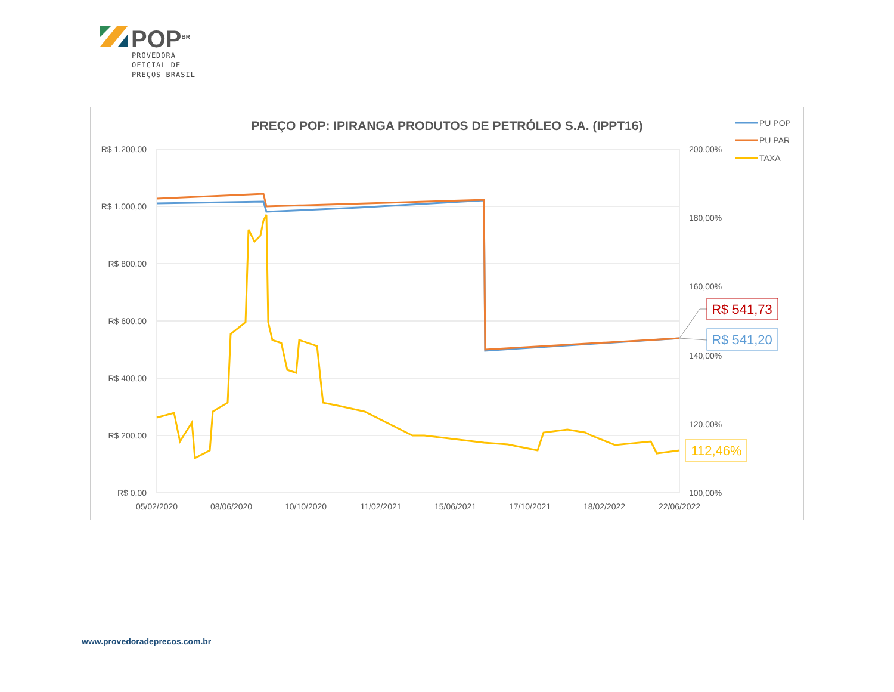POP<sup>BR</sup>
PROVEDORA
OFICIAL DE
PREÇOS BRASIL
PREÇO POP: IPIRANGA PRODUTOS DE PETRÓLEO S.A. (IPPT16)
R$ 1.200,00
R$ 1.000,00
R$ 800,00
R$ 600,00
R$ 400,00
R$ 200,00
R$ 0,00
200,00%
180,00%
160,00%
140,00%
120,00%
100,00%
05/02/2020
08/06/2020
10/10/2020
11/02/2021
15/06/2021
17/10/2021
18/02/2022
22/06/2022
R$ 541,73
R$ 541,20
112,46%
PU POP
PU PAR
TAXA
www.provedoradeprecos.com.br